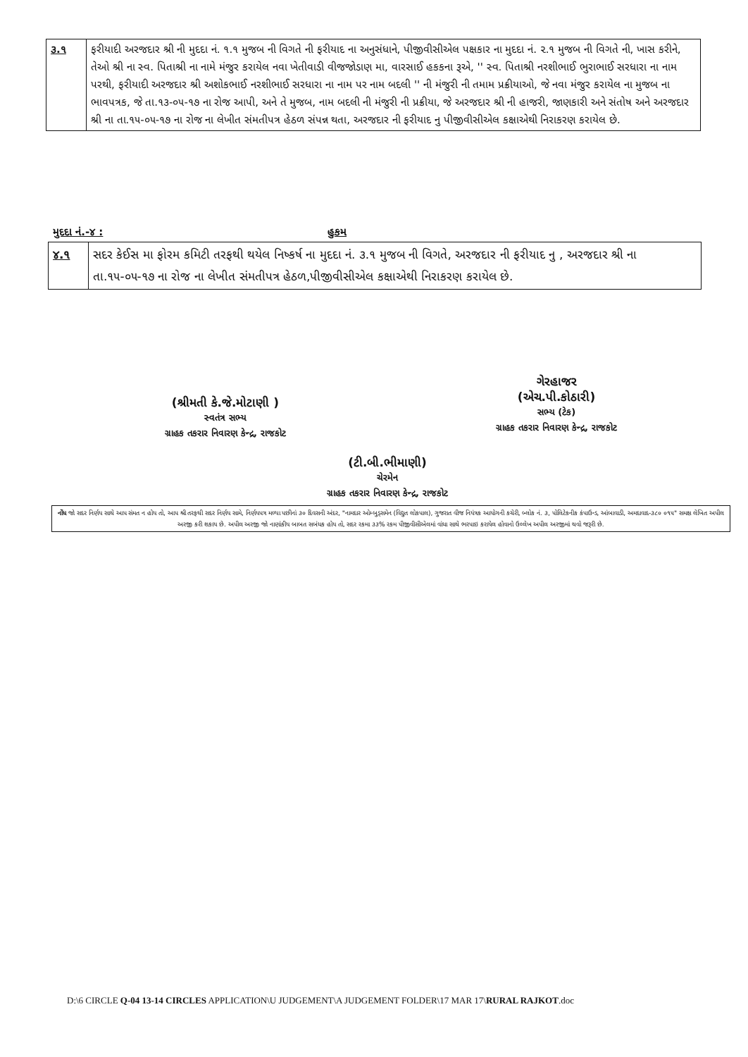| ૩.૧ | ફરીયાદી અરજદાર શ્રી ની મુદદા નં. ૧.૧ મુજબ ની વિગતે ની ફરીયાદ ના અનુસંધાને, પીજીવીસીએલ પક્ષકાર ના મુદદા નં. ૨.૧ મુજબ ની વિગતે ની, ખાસ કરીને, તેઓ શ્રી ના સ્વ. પિતાશ્રી ના નામે મંજુર કરાયેલ નવા ખેતીવાડી વીજજોડાણ મા, વારસાઈ હકકના રૂએ, '' સ્વ. પિતાશ્રી નરશીભાઈ ભુરાભાઈ સરધારા ના નામ પરથી, ફરીયાદી અરજદાર શ્રી અશોકભાઈ નરશીભાઈ સરધારા ના નામ પર નામ બદલી '' ની મંજુરી ની તમામ પ્રક્રીયાઓ, જે નવા મંજુર કરાયેલ ના મુજબ ના ભાવપત્રક, જે તા.૧૩-૦૫-૧૭ ના રોજ આપી, અને તે મુજબ, નામ બદલી ની મંજુરી ની પ્રક્રીયા, જે અરજદાર શ્રી ની હાજરી, જાણકારી અને સંતોષ અને અરજદાર શ્રી ના તા.૧૫-૦૫-૧૭ ના રોજ ના લેખીત સંમતીપત્ર હેઠળ સંપન્ન થતા, અરજદાર ની ફરીયાદ નુ પીજીવીસીએલ કક્ષાએથી નિરાકરણ કરાયેલ છે. |
મુદદા નં.-૪ : હુકમ
| ૪.૧ | સદર કેઈસ મા ફોરમ કમિટી તરફથી થયેલ નિષ્કર્ષ ના મુદદા નં. ૩.૧ મુજબ ની વિગતે, અરજદાર ની ફરીયાદ નુ , અરજદાર શ્રી ના તા.૧૫-૦૫-૧૭ ના રોજ ના લેખીત સંમતીપત્ર હેઠળ,પીજીવીસીએલ કક્ષાએથી નિરાકરણ કરાયેલ છે. |
(શ્રીમતી કે.જે.મોટાણી )
સ્વતંત્ર સભ્ય
ગ્રાહક તકરાર નિવારણ કેન્દ્ર, રાજકોટ
ગેરહાજર
(એચ.પી.કોઠારી)
સભ્ય (ટેક)
ગ્રાહક તકરાર નિવારણ કેન્દ્ર, રાજકોટ
(ટી.બી.ભીમાણી)
ચેરમેન
ગ્રાહક તકરાર નિવારણ કેન્દ્ર, રાજકોટ
નોંધ જો સદર નિર્ણય સાથે આપ સંમત ન હોય તો, આપ શ્રી તરફથી સદર નિર્ણય સામે, નિર્ણયપત્ર મળ્યા પછીનાં ૩૦ દિવસની અંદર, "નામદાર ઓમ્બુડ્સમેન (વિદ્યુત લોકપાલ), ગુજરાત વીજ નિયંત્રક આયોગની કચેરી, બ્લોક નં. ૩, પોલિટેકનીક કંપાઉન્ડ, આંબાવાડી, અમદાવાદ-૩૮૦ ૦૧૫" સમક્ષ લેખિત અપીલ અરજી કરી શકાય છે. અપીલ અરજી જો નાણાંકીય બાબત સબંધક હોય તો, સદર રકમા ૩૩% રકમ પીજીવીસીએલમાં વાંધા સાથે ભરપાઇ કરાયેલ હોવાનો ઉલ્લેખ અપીલ અરજીમાં થવો જરૂરી છે.
D:\6 CIRCLE Q-04 13-14 CIRCLES APPLICATION\U JUDGEMENT\A JUDGEMENT FOLDER\17 MAR 17\RURAL RAJKOT.doc